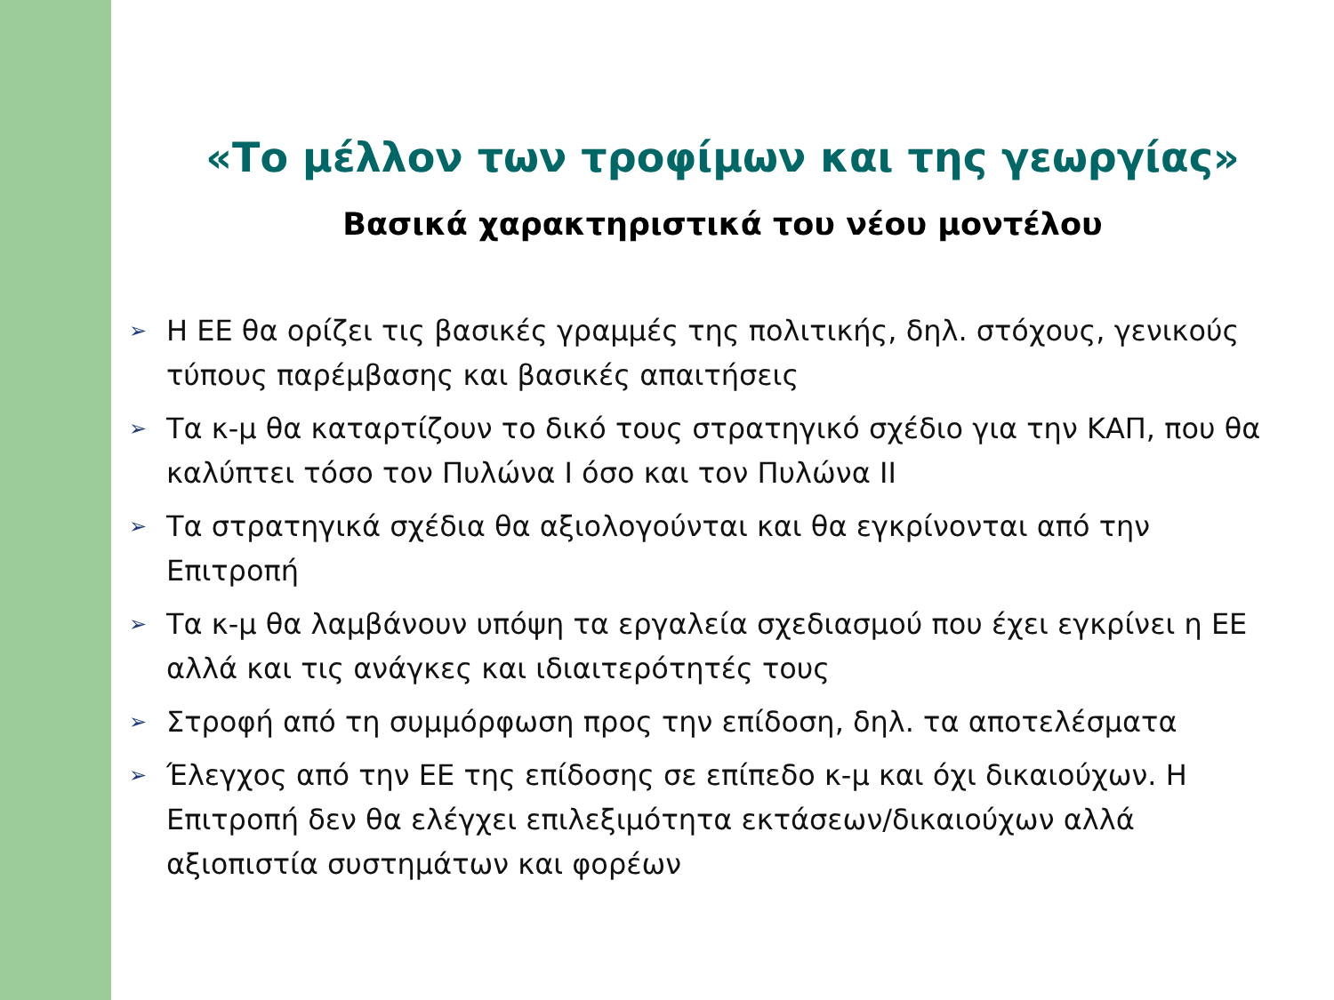«Το μέλλον των τροφίμων και της γεωργίας»
Βασικά χαρακτηριστικά του νέου μοντέλου
➢ Η ΕΕ θα ορίζει τις βασικές γραμμές της πολιτικής, δηλ. στόχους, γενικούς τύπους παρέμβασης και βασικές απαιτήσεις
➢ Τα κ-μ θα καταρτίζουν το δικό τους στρατηγικό σχέδιο για την ΚΑΠ, που θα καλύπτει τόσο τον Πυλώνα Ι όσο και τον Πυλώνα ΙΙ
➢ Τα στρατηγικά σχέδια θα αξιολογούνται και θα εγκρίνονται από την Επιτροπή
➢ Τα κ-μ θα λαμβάνουν υπόψη τα εργαλεία σχεδιασμού που έχει εγκρίνει η ΕΕ αλλά και τις ανάγκες και ιδιαιτερότητές τους
➢ Στροφή από τη συμμόρφωση προς την επίδοση, δηλ. τα αποτελέσματα
➢ Έλεγχος από την ΕΕ της επίδοσης σε επίπεδο κ-μ και όχι δικαιούχων. Η Επιτροπή δεν θα ελέγχει επιλεξιμότητα εκτάσεων/δικαιούχων αλλά αξιοπιστία συστημάτων και φορέων